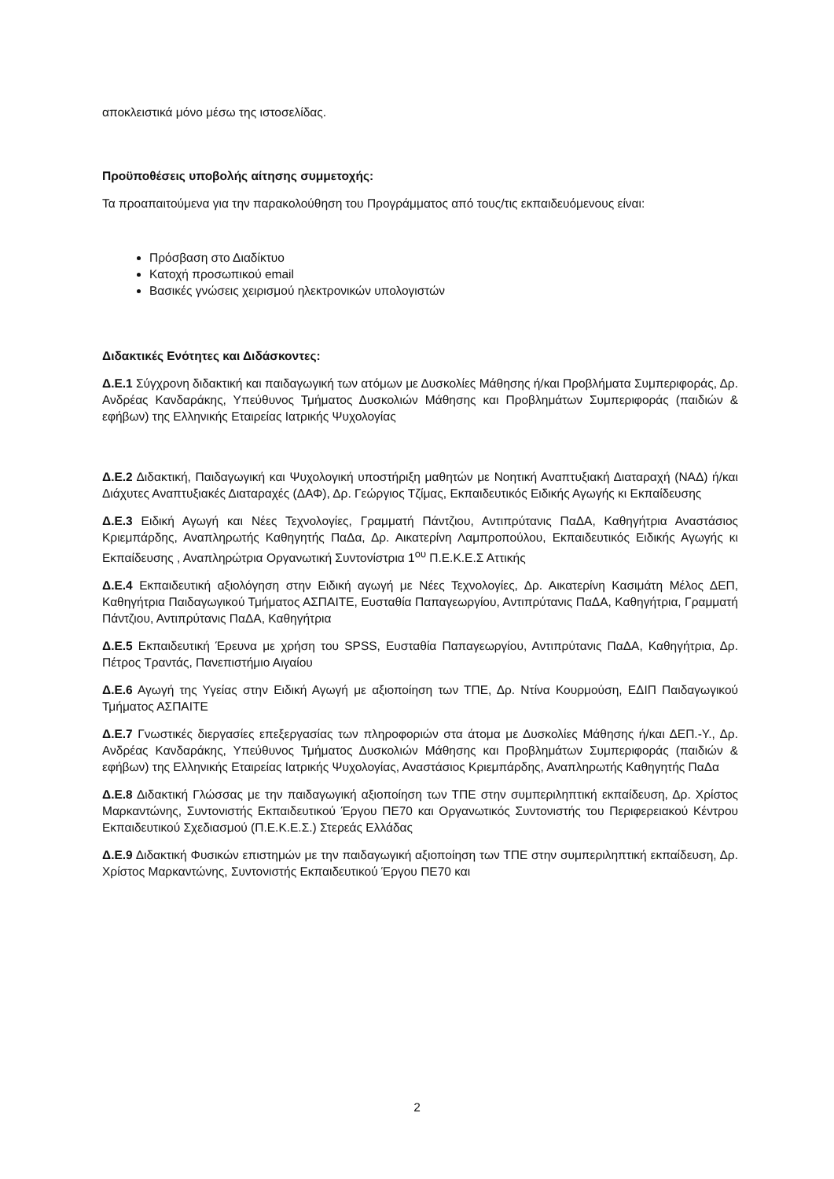αποκλειστικά μόνο μέσω της ιστοσελίδας.
Προϋποθέσεις υποβολής αίτησης συμμετοχής:
Τα προαπαιτούμενα για την παρακολούθηση του Προγράμματος από τους/τις εκπαιδευόμενους είναι:
Πρόσβαση στο Διαδίκτυο
Κατοχή προσωπικού email
Βασικές γνώσεις χειρισμού ηλεκτρονικών υπολογιστών
Διδακτικές Ενότητες και Διδάσκοντες:
Δ.Ε.1 Σύγχρονη διδακτική και παιδαγωγική των ατόμων με Δυσκολίες Μάθησης ή/και Προβλήματα Συμπεριφοράς, Δρ. Ανδρέας Κανδαράκης, Υπεύθυνος Τμήματος Δυσκολιών Μάθησης και Προβλημάτων Συμπεριφοράς (παιδιών & εφήβων) της Ελληνικής Εταιρείας Ιατρικής Ψυχολογίας
Δ.Ε.2 Διδακτική, Παιδαγωγική και Ψυχολογική υποστήριξη μαθητών με Νοητική Αναπτυξιακή Διαταραχή (ΝΑΔ) ή/και Διάχυτες Αναπτυξιακές Διαταραχές (ΔΑΦ), Δρ. Γεώργιος Τζίμας, Εκπαιδευτικός Ειδικής Αγωγής κι Εκπαίδευσης
Δ.Ε.3 Ειδική Αγωγή και Νέες Τεχνολογίες, Γραμματή Πάντζιου, Αντιπρύτανις ΠαΔΑ, Καθηγήτρια Αναστάσιος Κριεμπάρδης, Αναπληρωτής Καθηγητής ΠαΔα, Δρ. Αικατερίνη Λαμπροπούλου, Εκπαιδευτικός Ειδικής Αγωγής κι Εκπαίδευσης , Αναπληρώτρια Οργανωτική Συντονίστρια 1<sup>ου</sup> Π.Ε.Κ.Ε.Σ Αττικής
Δ.Ε.4 Εκπαιδευτική αξιολόγηση στην Ειδική αγωγή με Νέες Τεχνολογίες, Δρ. Αικατερίνη Κασιμάτη Μέλος ΔΕΠ, Καθηγήτρια Παιδαγωγικού Τμήματος ΑΣΠΑΙΤΕ, Ευσταθία Παπαγεωργίου, Αντιπρύτανις ΠαΔΑ, Καθηγήτρια, Γραμματή Πάντζιου, Αντιπρύτανις ΠαΔΑ, Καθηγήτρια
Δ.Ε.5 Εκπαιδευτική Έρευνα με χρήση του SPSS, Ευσταθία Παπαγεωργίου, Αντιπρύτανις ΠαΔΑ, Καθηγήτρια, Δρ. Πέτρος Τραντάς, Πανεπιστήμιο Αιγαίου
Δ.Ε.6 Αγωγή της Υγείας στην Ειδική Αγωγή με αξιοποίηση των ΤΠΕ, Δρ. Ντίνα Κουρμούση, ΕΔΙΠ Παιδαγωγικού Τμήματος ΑΣΠΑΙΤΕ
Δ.Ε.7 Γνωστικές διεργασίες επεξεργασίας των πληροφοριών στα άτομα με Δυσκολίες Μάθησης ή/και ΔΕΠ.-Υ., Δρ. Ανδρέας Κανδαράκης, Υπεύθυνος Τμήματος Δυσκολιών Μάθησης και Προβλημάτων Συμπεριφοράς (παιδιών & εφήβων) της Ελληνικής Εταιρείας Ιατρικής Ψυχολογίας, Αναστάσιος Κριεμπάρδης, Αναπληρωτής Καθηγητής ΠαΔα
Δ.Ε.8 Διδακτική Γλώσσας με την παιδαγωγική αξιοποίηση των ΤΠΕ στην συμπεριληπτική εκπαίδευση, Δρ. Χρίστος Μαρκαντώνης, Συντονιστής Εκπαιδευτικού Έργου ΠΕ70 και Οργανωτικός Συντονιστής του Περιφερειακού Κέντρου Εκπαιδευτικού Σχεδιασμού (Π.Ε.Κ.Ε.Σ.) Στερεάς Ελλάδας
Δ.Ε.9 Διδακτική Φυσικών επιστημών με την παιδαγωγική αξιοποίηση των ΤΠΕ στην συμπεριληπτική εκπαίδευση, Δρ. Χρίστος Μαρκαντώνης, Συντονιστής Εκπαιδευτικού Έργου ΠΕ70 και
2